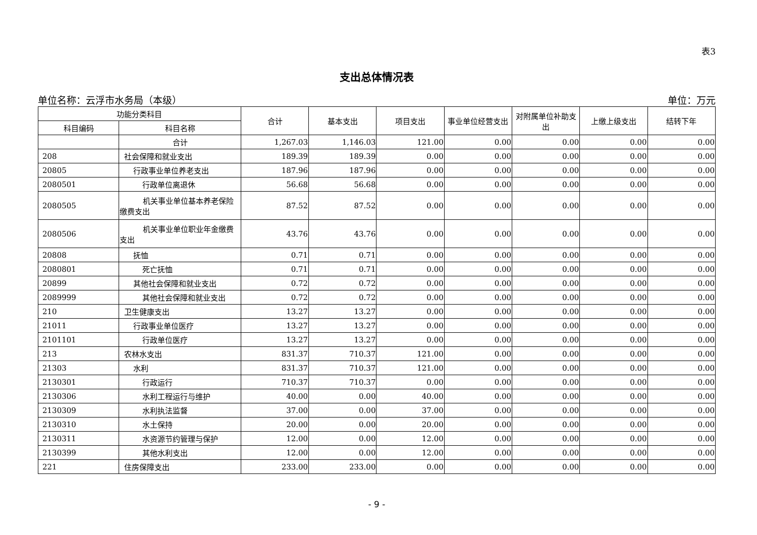表3
支出总体情况表
单位名称：云浮市水务局（本级） 单位：万元
| 功能分类科目 | | 合计 | 基本支出 | 项目支出 | 事业单位经营支出 | 对附属单位补助支出 | 上缴上级支出 | 结转下年 |
| --- | --- | --- | --- | --- | --- | --- | --- | --- |
| 科目编码 | 科目名称 | | | | | | | |
| | 合计 | 1,267.03 | 1,146.03 | 121.00 | 0.00 | 0.00 | 0.00 | 0.00 |
| 208 | 社会保障和就业支出 | 189.39 | 189.39 | 0.00 | 0.00 | 0.00 | 0.00 | 0.00 |
| 20805 | 行政事业单位养老支出 | 187.96 | 187.96 | 0.00 | 0.00 | 0.00 | 0.00 | 0.00 |
| 2080501 | 行政单位离退休 | 56.68 | 56.68 | 0.00 | 0.00 | 0.00 | 0.00 | 0.00 |
| 2080505 | 机关事业单位基本养老保险缴费支出 | 87.52 | 87.52 | 0.00 | 0.00 | 0.00 | 0.00 | 0.00 |
| 2080506 | 机关事业单位职业年金缴费支出 | 43.76 | 43.76 | 0.00 | 0.00 | 0.00 | 0.00 | 0.00 |
| 20808 | 抚恤 | 0.71 | 0.71 | 0.00 | 0.00 | 0.00 | 0.00 | 0.00 |
| 2080801 | 死亡抚恤 | 0.71 | 0.71 | 0.00 | 0.00 | 0.00 | 0.00 | 0.00 |
| 20899 | 其他社会保障和就业支出 | 0.72 | 0.72 | 0.00 | 0.00 | 0.00 | 0.00 | 0.00 |
| 2089999 | 其他社会保障和就业支出 | 0.72 | 0.72 | 0.00 | 0.00 | 0.00 | 0.00 | 0.00 |
| 210 | 卫生健康支出 | 13.27 | 13.27 | 0.00 | 0.00 | 0.00 | 0.00 | 0.00 |
| 21011 | 行政事业单位医疗 | 13.27 | 13.27 | 0.00 | 0.00 | 0.00 | 0.00 | 0.00 |
| 2101101 | 行政单位医疗 | 13.27 | 13.27 | 0.00 | 0.00 | 0.00 | 0.00 | 0.00 |
| 213 | 农林水支出 | 831.37 | 710.37 | 121.00 | 0.00 | 0.00 | 0.00 | 0.00 |
| 21303 | 水利 | 831.37 | 710.37 | 121.00 | 0.00 | 0.00 | 0.00 | 0.00 |
| 2130301 | 行政运行 | 710.37 | 710.37 | 0.00 | 0.00 | 0.00 | 0.00 | 0.00 |
| 2130306 | 水利工程运行与维护 | 40.00 | 0.00 | 40.00 | 0.00 | 0.00 | 0.00 | 0.00 |
| 2130309 | 水利执法监督 | 37.00 | 0.00 | 37.00 | 0.00 | 0.00 | 0.00 | 0.00 |
| 2130310 | 水土保持 | 20.00 | 0.00 | 20.00 | 0.00 | 0.00 | 0.00 | 0.00 |
| 2130311 | 水资源节约管理与保护 | 12.00 | 0.00 | 12.00 | 0.00 | 0.00 | 0.00 | 0.00 |
| 2130399 | 其他水利支出 | 12.00 | 0.00 | 12.00 | 0.00 | 0.00 | 0.00 | 0.00 |
| 221 | 住房保障支出 | 233.00 | 233.00 | 0.00 | 0.00 | 0.00 | 0.00 | 0.00 |
- 9 -